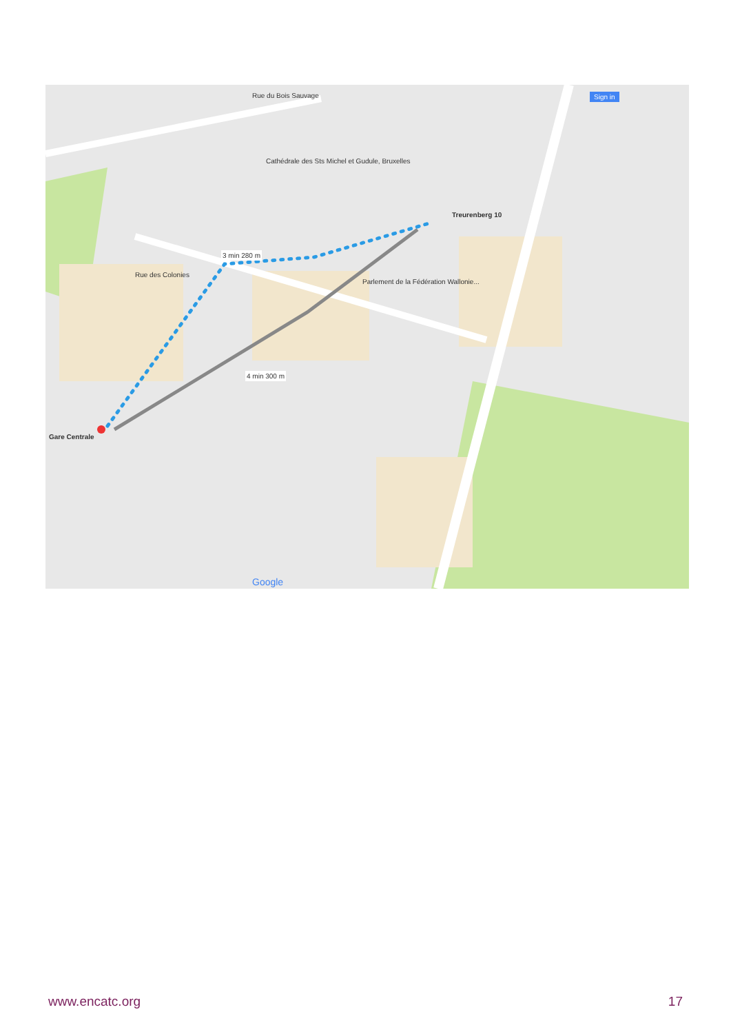Treurenberg 10
Gare Centrale
Cathédrale des Sts Michel et Gudule, Bruxelles
3 min 280 m
4 min 300 m
Rue des Colonies
Parlement de la Fédération Wallonie...
Rue du Bois Sauvage Sign in
Google
www.encatc.org 17